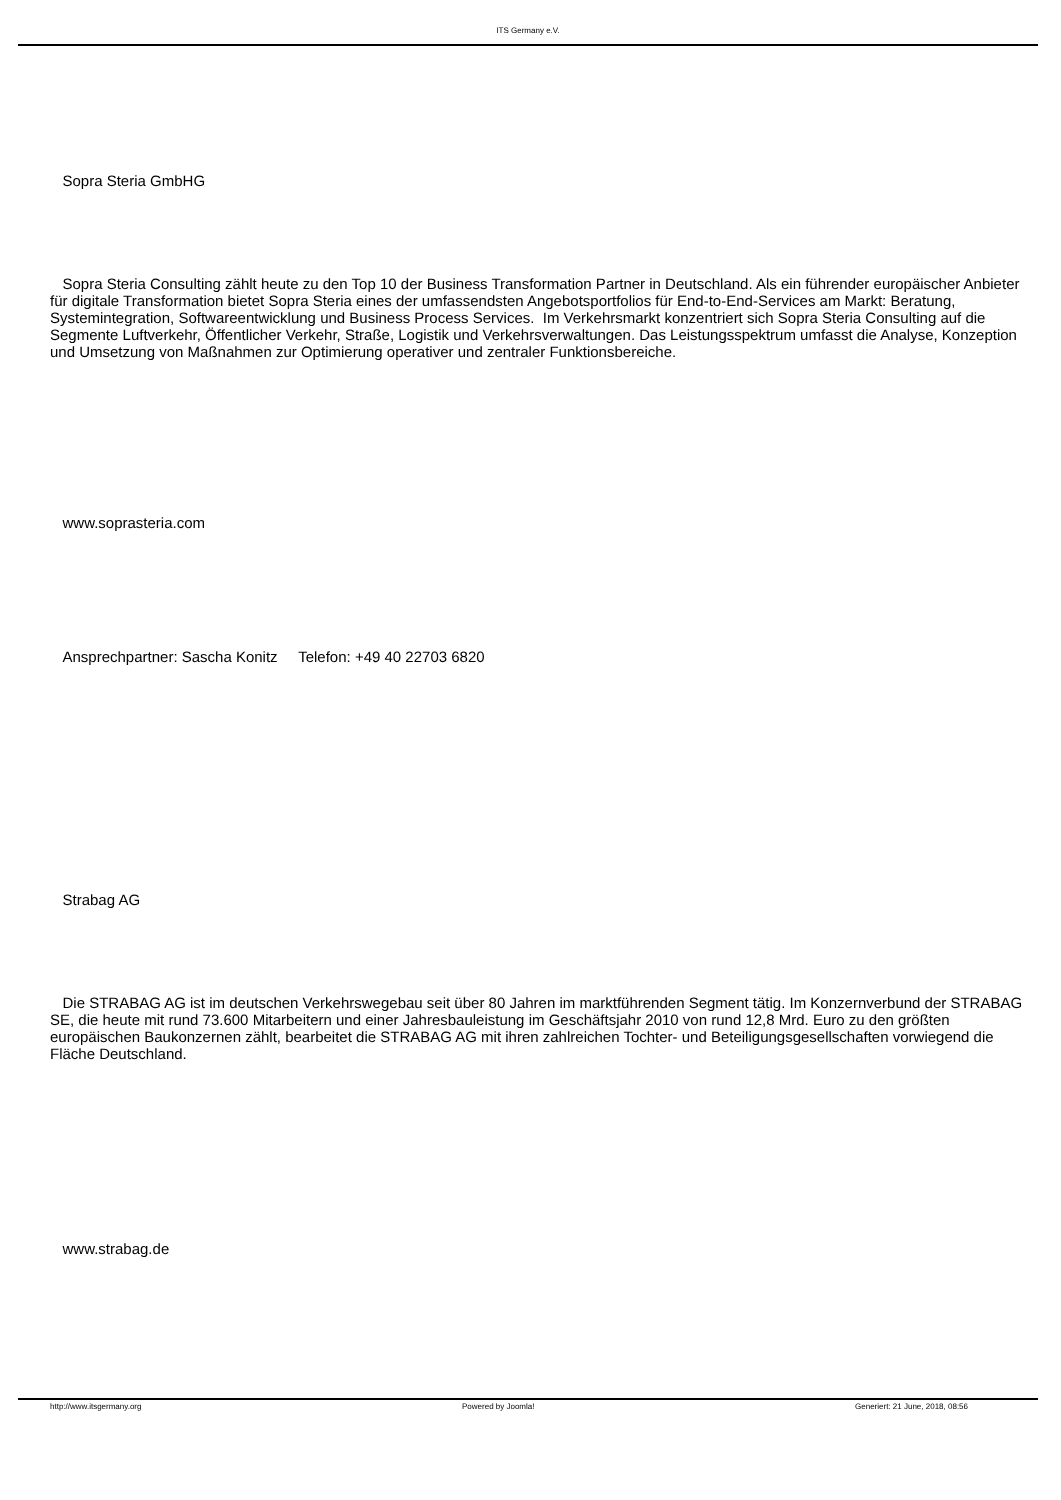ITS Germany e.V.
Sopra Steria GmbHG
Sopra Steria Consulting zählt heute zu den Top 10 der Business Transformation Partner in Deutschland. Als ein führender europäischer Anbieter für digitale Transformation bietet Sopra Steria eines der umfassendsten Angebotsportfolios für End-to-End-Services am Markt: Beratung, Systemintegration, Softwareentwicklung und Business Process Services. Im Verkehrsmarkt konzentriert sich Sopra Steria Consulting auf die Segmente Luftverkehr, Öffentlicher Verkehr, Straße, Logistik und Verkehrsverwaltungen. Das Leistungsspektrum umfasst die Analyse, Konzeption und Umsetzung von Maßnahmen zur Optimierung operativer und zentraler Funktionsbereiche.
www.soprasteria.com
Ansprechpartner: Sascha Konitz Telefon: +49 40 22703 6820
Strabag AG
Die STRABAG AG ist im deutschen Verkehrswegebau seit über 80 Jahren im marktführenden Segment tätig. Im Konzernverbund der STRABAG SE, die heute mit rund 73.600 Mitarbeitern und einer Jahresbauleistung im Geschäftsjahr 2010 von rund 12,8 Mrd. Euro zu den größten europäischen Baukonzernen zählt, bearbeitet die STRABAG AG mit ihren zahlreichen Tochter- und Beteiligungsgesellschaften vorwiegend die Fläche Deutschland.
www.strabag.de
http://www.itsgermany.org Powered by Joomla! Generiert: 21 June, 2018, 08:56